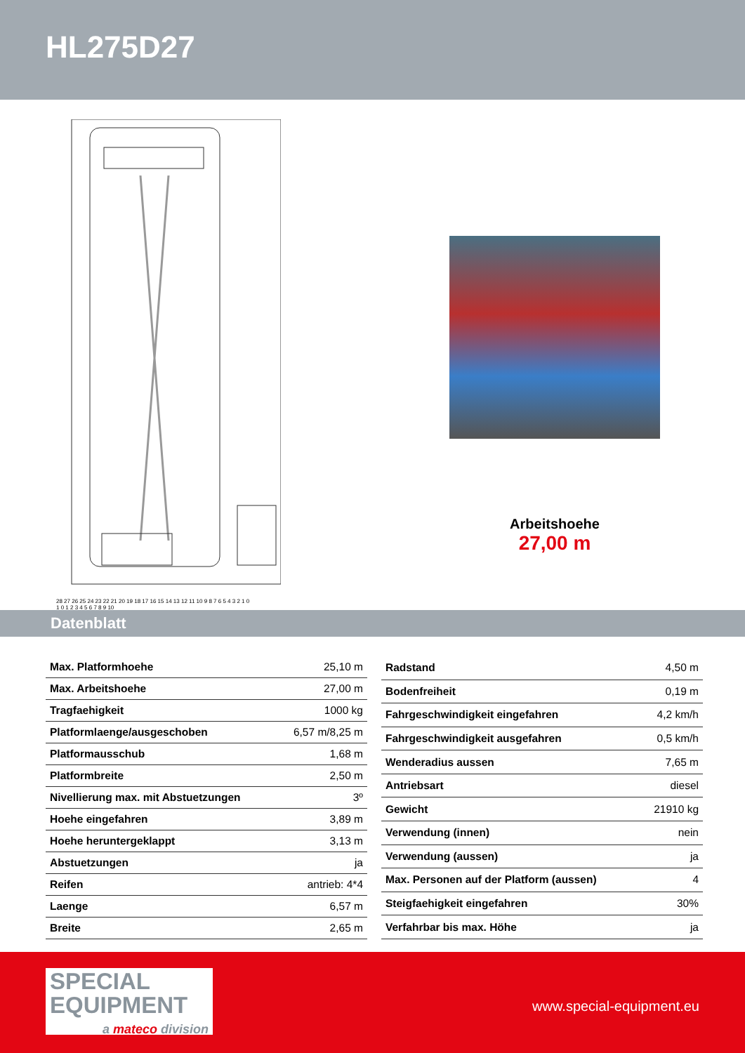HL275D27
28 27 26 25 24 23 22 21 20 19 18 17 16 15 14 13 12 11 10 9 8 7 6 5 4 3 2 1 0
1 0 1 2 3 4 5 6 7 8 9 10
Arbeitshoehe
27,00 m
Datenblatt
| Max. Platformhoehe | 25,10 m |
| Max. Arbeitshoehe | 27,00 m |
| Tragfaehigkeit | 1000 kg |
| Platformlaenge/ausgeschoben | 6,57 m/8,25 m |
| Platformausschub | 1,68 m |
| Platformbreite | 2,50 m |
| Nivellierung max. mit Abstuetzungen | 3º |
| Hoehe eingefahren | 3,89 m |
| Hoehe heruntergeklappt | 3,13 m |
| Abstuetzungen | ja |
| Reifen | antrieb: 4*4 |
| Laenge | 6,57 m |
| Breite | 2,65 m |
| Radstand | 4,50 m |
| Bodenfreiheit | 0,19 m |
| Fahrgeschwindigkeit eingefahren | 4,2 km/h |
| Fahrgeschwindigkeit ausgefahren | 0,5 km/h |
| Wenderadius aussen | 7,65 m |
| Antriebsart | diesel |
| Gewicht | 21910 kg |
| Verwendung (innen) | nein |
| Verwendung (aussen) | ja |
| Max. Personen auf der Platform (aussen) | 4 |
| Steigfaehigkeit eingefahren | 30% |
| Verfahrbar bis max. Höhe | ja |
SPECIAL
EQUIPMENT
a mateco division
www.special-equipment.eu